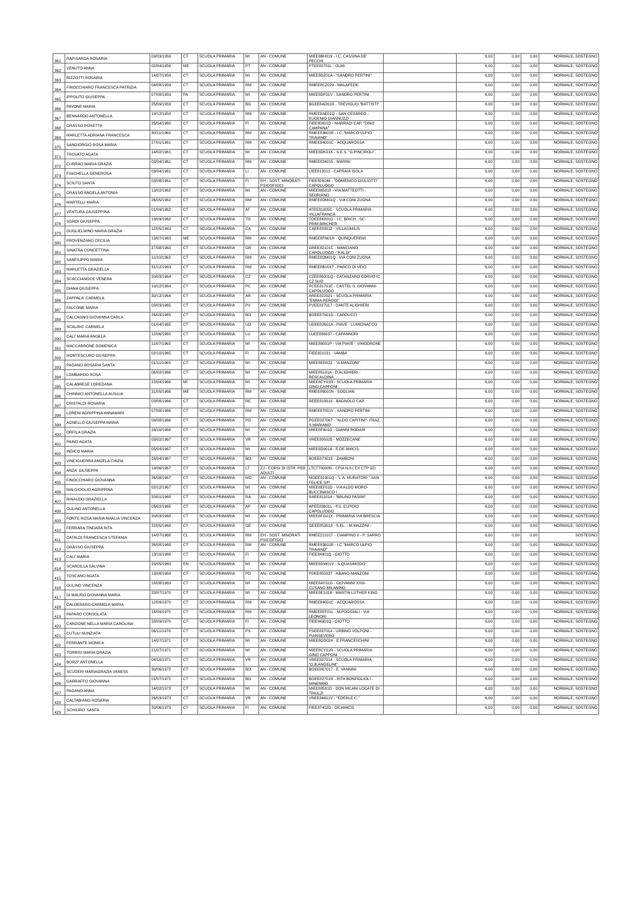| 361 | RAPISARDA ROSARIA | 09/03/1959 | CT | SCUOLA PRIMARIA | MI | AN - COMUNE | MIEE8BH019 - I.C. CASSINA DE' PECCHI | | 6,00 | 0,00 | 0,00 | NORMALE, SOSTEGNO |
| 362 | VENUTO ANNA | 02/04/1959 | ME | SCUOLA PRIMARIA | PT | AN - COMUNE | PTEE82701L - OLMI | | 6,00 | 0,00 | 0,00 | NORMALE, SOSTEGNO |
| 363 | RIZZOTTI ROSARIA | 14/07/1959 | CT | SCUOLA PRIMARIA | MI | AN - COMUNE | MIEE8DZ01A - "SANDRO PERTINI" | | 6,00 | 0,00 | 0,00 | NORMALE, SOSTEGNO |
| 364 | FINOCCHIARO FRANCESCA PATRIZIA | 04/08/1959 | CT | SCUOLA PRIMARIA | RM | AN - COMUNE | RMEE8CZ029 - MALAFEDE | | 6,00 | 0,00 | 0,00 | NORMALE, SOSTEGNO |
| 365 | IPPOLITO GIUSEPPA | 07/08/1959 | PA | SCUOLA PRIMARIA | MI | AN - COMUNE | MIEE8DF01V - SANDRO PERTINI | | 6,00 | 0,00 | 0,00 | NORMALE, SOSTEGNO |
| 366 | PAVONE MARIA | 25/09/1959 | CT | SCUOLA PRIMARIA | BG | AN - COMUNE | BGEE8AD01R - TREVIGLIO "BATTISTI" | | 6,00 | 0,00 | 0,00 | NORMALE, SOSTEGNO |
| 367 | BENNARDO ANTONELLA | 19/12/1959 | CT | SCUOLA PRIMARIA | RM | AN - COMUNE | RMEE8AE01Q - SAN CESAREO - EUGENIO GIANNUZZI | | 6,00 | 0,00 | 0,00 | NORMALE, SOSTEGNO |
| 368 | GRASSO ROSETTA | 25/04/1960 | CT | SCUOLA PRIMARIA | FI | AN - COMUNE | FIEE80801D - MARRADI CAP. "DINO CAMPANA" | | 6,00 | 0,00 | 0,00 | NORMALE, SOSTEGNO |
| 369 | MARLETTA ADRIANA FRANCESCA | 30/11/1960 | CT | SCUOLA PRIMARIA | RM | AN - COMUNE | RMEE83601R - I.C."MARCO ULPIO TRAIANO" | | 6,00 | 0,00 | 0,00 | NORMALE, SOSTEGNO |
| 370 | SANGIORGIO ROSA MARIA | 27/01/1961 | CT | SCUOLA PRIMARIA | RM | AN - COMUNE | RMEE84001C - ACQUAROSSA | | 6,00 | 0,00 | 0,00 | NORMALE, SOSTEGNO |
| 371 | TROVATO AGATA | 14/02/1961 | CT | SCUOLA PRIMARIA | MI | AN - COMUNE | MIEE8DK01X - S.E.S. "G.PINCIROLI" | | 6,00 | 0,00 | 0,00 | NORMALE, SOSTEGNO |
| 372 | CURRAO MARIA GRAZIA | 03/04/1961 | CT | SCUOLA PRIMARIA | RM | AN - COMUNE | RMEE834015 - MARINI | | 6,00 | 0,00 | 0,00 | NORMALE, SOSTEGNO |
| 373 | FISICHELLA GENEROSA | 03/04/1961 | CT | SCUOLA PRIMARIA | LI | AN - COMUNE | LIEE813012 - CAPRAIA ISOLA | | 6,00 | 0,00 | 0,00 | NORMALE, SOSTEGNO |
| 374 | SCIUTO SANTA | 03/08/1961 | CT | SCUOLA PRIMARIA | FI | EH - SOST. MINORATI PSICOFISICI | FIEE826046 - "DOMENICO GIULIOTTI" -CAPOLUOGO | | 6,00 | 0,00 | 0,00 | NORMALE, SOSTEGNO |
| 375 | GRASSO ANGELA ANTONIA | 13/02/1962 | CT | SCUOLA PRIMARIA | MI | AN - COMUNE | MIEE865018 - VIA MATTEOTTI - SEDRIANO | | 6,00 | 0,00 | 0,00 | NORMALE, SOSTEGNO |
| 376 | MARTELLI MARIA | 26/05/1962 | CT | SCUOLA PRIMARIA | RM | AN - COMUNE | RMEE8DM01Q - VIA CONI ZUGNA | | 6,00 | 0,00 | 0,00 | NORMALE, SOSTEGNO |
| 377 | VENTURA GIUSEPPINA | 01/09/1962 | CT | SCUOLA PRIMARIA | AT | AN - COMUNE | ATEE81005C - SCUOLA PRIMARIA VILLAFRANCA | | 6,00 | 0,00 | 0,00 | NORMALE, SOSTEGNO |
| 378 | SGROI GIUSEPPA | 19/09/1962 | CT | SCUOLA PRIMARIA | TO | AN - COMUNE | TOEE84201G - I.C. BRICH. -SC-PRIM.BRICHER. | | 6,00 | 0,00 | 0,00 | NORMALE, SOSTEGNO |
| 379 | GUGLIELMINO MARIA GRAZIA | 12/05/1963 | CT | SCUOLA PRIMARIA | CA | AN - COMUNE | CAEE833012 - VILLASIMIUS | | 6,00 | 0,00 | 0,00 | NORMALE, SOSTEGNO |
| 380 | PROVENZANO CECILIA | 13/07/1963 | ME | SCUOLA PRIMARIA | RM | AN - COMUNE | RMEE8FN01R - QUINQUEREMI | | 6,00 | 0,00 | 0,00 | NORMALE, SOSTEGNO |
| 381 | SINATRA CONCETTINA | 27/08/1963 | CT | SCUOLA PRIMARIA | GR | AN - COMUNE | GREE82101C - MANCIANO CAPOLUOGO -"P.ALDI" | | 6,00 | 0,00 | 0,00 | NORMALE, SOSTEGNO |
| 382 | SANFILIPPO MARIA | 11/10/1963 | CT | SCUOLA PRIMARIA | RM | AN - COMUNE | RMEE8DM01Q - VIA CONI ZUGNA | | 6,00 | 0,00 | 0,00 | NORMALE, SOSTEGNO |
| 383 | MARLETTA GRAZIELLA | 31/12/1963 | CT | SCUOLA PRIMARIA | RM | AN - COMUNE | RMEE8BV017 - PARCO DI VEIO | | 6,00 | 0,00 | 0,00 | NORMALE, SOSTEGNO |
| 384 | SCACCIANOCE VENERA | 20/03/1964 | CT | SCUOLA PRIMARIA | CZ | AN - COMUNE | CZEE86001Q - CATANZARO CORVO IC CZ SUD | | 6,00 | 0,00 | 0,00 | NORMALE, SOSTEGNO |
| 385 | DIANA GIUSEPPA | 19/12/1964 | CT | SCUOLA PRIMARIA | PC | AN - COMUNE | PCEE81701E - CASTEL S. GIOVANNI-CAPOLUOGO | | 6,00 | 0,00 | 0,00 | NORMALE, SOSTEGNO |
| 386 | ZAPPALA' CARMELA | 30/12/1964 | CT | SCUOLA PRIMARIA | AR | AN - COMUNE | AREE822021 - SCUOLA PRIMARIA "EMMA PERODI" | | 6,00 | 0,00 | 0,00 | NORMALE, SOSTEGNO |
| 387 | FALCONE MARIA | 03/03/1965 | CT | SCUOLA PRIMARIA | PV | AN - COMUNE | PVEE827017 - DANTE ALIGHIERI | | 6,00 | 0,00 | 0,00 | NORMALE, SOSTEGNO |
| 388 | CALCAGNO GIOVANNA CARLA | 26/03/1965 | CT | SCUOLA PRIMARIA | BO | AN - COMUNE | BOEE87901D - CARDUCCI | | 6,00 | 0,00 | 0,00 | NORMALE, SOSTEGNO |
| 389 | SCALIRO' CARMELA | 01/04/1965 | CT | SCUOLA PRIMARIA | UD | AN - COMUNE | UDEE82601A - PIAVE - LUMIGNACCO | | 6,00 | 0,00 | 0,00 | NORMALE, SOSTEGNO |
| 390 | CALI' MARIA ANGELA | 12/06/1965 | CT | SCUOLA PRIMARIA | LU | AN - COMUNE | LUEE836037 - CAPANNORI | | 6,00 | 0,00 | 0,00 | NORMALE, SOSTEGNO |
| 391 | MACCARRONE DOMENICA | 11/07/1965 | CT | SCUOLA PRIMARIA | MI | AN - COMUNE | MIEE88001P - VIA PIAVE - VIMODRONE | | 6,00 | 0,00 | 0,00 | NORMALE, SOSTEGNO |
| 392 | MONTESCURO GIUSEPPA | 02/10/1965 | CT | SCUOLA PRIMARIA | FI | AN - COMUNE | FIEE821021 - VAMBA | | 6,00 | 0,00 | 0,00 | NORMALE, SOSTEGNO |
| 393 | PAGANO ROSARIA SANTA | 01/11/1965 | CT | SCUOLA PRIMARIA | MI | AN - COMUNE | MIEE8ER022 - "A.MANZONI" | | 6,00 | 0,00 | 0,00 | NORMALE, SOSTEGNO |
| 394 | LOMBARDO ROSA | 06/02/1966 | CT | SCUOLA PRIMARIA | MI | AN - COMUNE | MIEE85101A - D.ALIGHIERI - RESCALDINA | | 6,00 | 0,00 | 0,00 | NORMALE, SOSTEGNO |
| 395 | CALABRESE LOREDANA | 22/04/1966 | MI | SCUOLA PRIMARIA | MI | AN - COMUNE | MIEE8CY01R - SCUOLA PRIMARIA GINO CAPPONI | | 6,00 | 0,00 | 0,00 | NORMALE, SOSTEGNO |
| 396 | CHINNICI ANTONELLA AUSILIA | 31/05/1966 | ME | SCUOLA PRIMARIA | RM | AN - COMUNE | RMEE86001N - SOGLIAN | | 6,00 | 0,00 | 0,00 | NORMALE, SOSTEGNO |
| 397 | CRISTALDI ROSARIA | 03/08/1966 | CT | SCUOLA PRIMARIA | RE | AN - COMUNE | REEE818019 - BAGNOLO CAP. | | 6,00 | 0,00 | 0,00 | NORMALE, SOSTEGNO |
| 398 | LORENI AGRIPPINA ANNAMARI | 07/08/1966 | CT | SCUOLA PRIMARIA | RM | AN - COMUNE | RMEE87801V - SANDRO PERTINI | | 6,00 | 0,00 | 0,00 | NORMALE, SOSTEGNO |
| 399 | AGNELLO GIUSEPPA MARIA | 09/08/1966 | CT | SCUOLA PRIMARIA | PG | AN - COMUNE | PGEE027067 - "ALDO CAPITINI"- FRAZ. S.MARIANO | | 6,00 | 0,00 | 0,00 | NORMALE, SOSTEGNO |
| 400 | ORFILA GRAZIA | 28/10/1966 | CT | SCUOLA PRIMARIA | MI | AN - COMUNE | MIEE8F901G - GIANNI RODARI | | 6,00 | 0,00 | 0,00 | NORMALE, SOSTEGNO |
| 401 | PAINO AGATA | 03/02/1967 | CT | SCUOLA PRIMARIA | VR | AN - COMUNE | VREE895025 - MOZZECANE | | 6,00 | 0,00 | 0,00 | NORMALE, SOSTEGNO |
| 402 | INDICO MARIA | 05/04/1967 | CT | SCUOLA PRIMARIA | MI | AN - COMUNE | MIEE8D901A - E.DE AMICIS | | 6,00 | 0,00 | 0,00 | NORMALE, SOSTEGNO |
| 403 | VINCIGUERRA ANGELA CINZIA | 28/04/1967 | CT | SCUOLA PRIMARIA | BO | AN - COMUNE | BOEE87301E - ZAMBONI | | 6,00 | 0,00 | 0,00 | NORMALE, SOSTEGNO |
| 404 | ANZA' GIUSEPPA | 19/06/1967 | CT | SCUOLA PRIMARIA | LT | ZJ - CORSI DI ISTR. PER ADULTI | LTCT70000N - CPIA N.9 ( EX CTP 32) | | 6,00 | 0,00 | 0,00 | NORMALE, SOSTEGNO |
| 405 | FINOCCHIARO GIOVANNA | 26/08/1967 | CT | SCUOLA PRIMARIA | MO | AN - COMUNE | MOEE81901Q - "L.A. MURATORI " SAN FELICE S/P | | 6,00 | 0,00 | 0,00 | NORMALE, SOSTEGNO |
| 406 | MALGIOGLIO AGRIPPINA | 02/12/1967 | CT | SCUOLA PRIMARIA | MI | AN - COMUNE | MIEE8EF01D - VIA ALDO MORO-BUCCINASCO I | | 6,00 | 0,00 | 0,00 | NORMALE, SOSTEGNO |
| 407 | RINAUDO GRAZIELLA | 20/01/1968 | CT | SCUOLA PRIMARIA | RA | AN - COMUNE | RAEE811014 - "BRUNO PASINI" | | 6,00 | 0,00 | 0,00 | NORMALE, SOSTEGNO |
| 408 | GULINO ANTONELLA | 05/02/1968 | CT | SCUOLA PRIMARIA | AP | AN - COMUNE | APEE83601L - P.S. ELPIDIO CAPOLUOGO | | 6,00 | 0,00 | 0,00 | NORMALE, SOSTEGNO |
| 409 | FONTE ROSA MARIA AMALIA VINCENZA | 20/03/1968 | CT | SCUOLA PRIMARIA | MI | AN - COMUNE | MIEE8FG01X - PRIMARIA VIA BRESCIA | | 6,00 | 0,00 | 0,00 | NORMALE, SOSTEGNO |
| 410 | FERRARA TINDARA RITA | 22/05/1968 | CT | SCUOLA PRIMARIA | GE | AN - COMUNE | GEEE853018 - S.EL. - M.MAZZINI - | | 6,00 | 0,00 | 0,00 | NORMALE, SOSTEGNO |
| 411 | CATALDI FRANCESCA STEFANIA | 14/07/1968 | CL | SCUOLA PRIMARIA | RM | EH - SOST. MINORATI PSICOFISICI | RMEE22101T - CIAMPINO II - P. SARRO | | 6,00 | 0,00 | 0,00 | SOSTEGNO |
| 412 | GRASSO GIUSEPPA | 26/08/1968 | CT | SCUOLA PRIMARIA | RM | AN - COMUNE | RMEE83601R - I.C."MARCO ULPIO TRAIANO" | | 6,00 | 0,00 | 0,00 | NORMALE, SOSTEGNO |
| 413 | CALI' MARIA | 13/10/1968 | CT | SCUOLA PRIMARIA | FI | AN - COMUNE | FIEE84901Q - GIOTTO | | 6,00 | 0,00 | 0,00 | NORMALE, SOSTEGNO |
| 414 | SCARDILLA SALVINA | 23/05/1969 | EN | SCUOLA PRIMARIA | MI | AN - COMUNE | MIEE8DW01V - S.QUASIMODO | | 6,00 | 0,00 | 0,00 | NORMALE, SOSTEGNO |
| 415 | TOSCANO AGATA | 13/08/1969 | CT | SCUOLA PRIMARIA | PD | AN - COMUNE | PDEE85002T - ABANO-MANZONI | | 6,00 | 0,00 | 0,00 | NORMALE, SOSTEGNO |
| 416 | GULINO VINCENZA | 18/08/1969 | CT | SCUOLA PRIMARIA | MI | AN - COMUNE | MIEE8AY01G - GIOVANNI XXIII-CUSANO MILANINO | | 6,00 | 0,00 | 0,00 | NORMALE, SOSTEGNO |
| 417 | DI MAURO GIOVANNA MARIA | 23/07/1970 | CT | SCUOLA PRIMARIA | MI | AN - COMUNE | MIEE8E101A - MARTIN LUTHER KING | | 6,00 | 0,00 | 0,00 | NORMALE, SOSTEGNO |
| 418 | CALDERARO CARMELA MARIA | 12/09/1970 | CT | SCUOLA PRIMARIA | RM | AN - COMUNE | RMEE84001C - ACQUAROSSA | | 6,00 | 0,00 | 0,00 | NORMALE, SOSTEGNO |
| 419 | PAPARO CONSOLATA | 14/09/1970 | CT | SCUOLA PRIMARIA | RM | AN - COMUNE | RMEE8FF01L - M.POGGIALI - VIA LEONORI | | 6,00 | 0,00 | 0,00 | NORMALE, SOSTEGNO |
| 420 | CARDONE NELLA MARIA CAROLINA | 28/09/1970 | CT | SCUOLA PRIMARIA | FI | AN - COMUNE | FIEE84901Q - GIOTTO | | 6,00 | 0,00 | 0,00 | NORMALE, SOSTEGNO |
| 421 | CUTULI NUNZIATA | 06/11/1970 | CT | SCUOLA PRIMARIA | PS | AN - COMUNE | PSEE837014 - URBINO VOLPONI - PIANSEVERO | | 6,00 | 0,00 | 0,00 | NORMALE, SOSTEGNO |
| 422 | FERRANTE MONICA | 14/07/1971 | CT | SCUOLA PRIMARIA | MI | AN - COMUNE | MIEE8GD024 - E.FRANCESCHINI | | 6,00 | 0,00 | 0,00 | NORMALE, SOSTEGNO |
| 423 | TORRISI MARIA GRAZIA | 21/07/1971 | CT | SCUOLA PRIMARIA | MI | AN - COMUNE | MIEE8CY01R - SCUOLA PRIMARIA GINO CAPPONI | | 6,00 | 0,00 | 0,00 | NORMALE, SOSTEGNO |
| 424 | BORZI' ANTONELLA | 04/10/1971 | CT | SCUOLA PRIMARIA | VR | AN - COMUNE | VREE837014 - SCUOLA PRIMARIA "G.B.ANGELINI" | | 6,00 | 0,00 | 0,00 | NORMALE, SOSTEGNO |
| 425 | SCUDERI MARIAGRAZIA VANESS | 30/06/1972 | CT | SCUOLA PRIMARIA | BO | AN - COMUNE | BOEE867017 - E. VANNINI | | 6,00 | 0,00 | 0,00 | NORMALE, SOSTEGNO |
| 426 | GARRAFFO GIOVANNA | 01/07/1972 | CT | SCUOLA PRIMARIA | BO | AN - COMUNE | BOEE82701R - RITA BONFIGLIOLI - MINERBIO | | 6,00 | 0,00 | 0,00 | NORMALE, SOSTEGNO |
| 427 | PAGANO ANNA | 14/02/1973 | CT | SCUOLA PRIMARIA | MI | AN - COMUNE | MIEE88501D - DON MILANI LOCATE DI TRIULZI | | 6,00 | 0,00 | 0,00 | NORMALE, SOSTEGNO |
| 428 | CALTABIANO ROSARIA | 26/03/1973 | CT | SCUOLA PRIMARIA | VR | AN - COMUNE | VREE84601V - "EDERLE C." | | 6,00 | 0,00 | 0,00 | NORMALE, SOSTEGNO |
| 429 | SCHILIRO' SANTA | 20/06/1973 | CT | SCUOLA PRIMARIA | FI | AN - COMUNE | FIEE87402D - DE AMICIS | | 6,00 | 0,00 | 0,00 | NORMALE, SOSTEGNO |